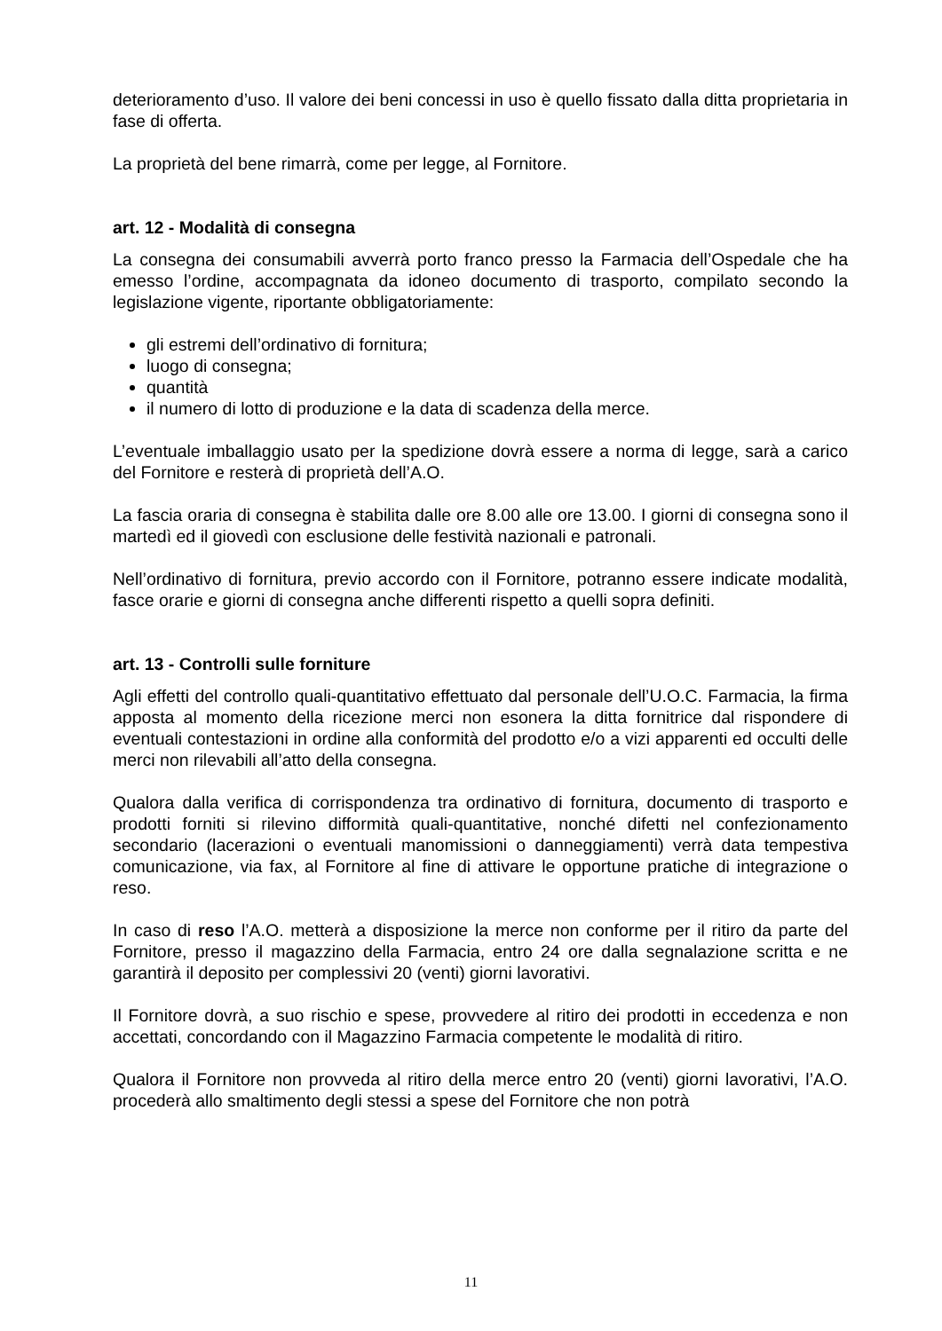deterioramento d’uso. Il valore dei beni concessi in uso è quello fissato dalla ditta proprietaria in fase di offerta.
La proprietà del bene rimarrà, come per legge, al Fornitore.
art. 12 - Modalità di consegna
La consegna dei consumabili avverrà porto franco presso la Farmacia dell’Ospedale che ha emesso l’ordine, accompagnata da idoneo documento di trasporto, compilato secondo la legislazione vigente, riportante obbligatoriamente:
gli estremi dell’ordinativo di fornitura;
luogo di consegna;
quantità
il numero di lotto di produzione e la data di scadenza della merce.
L’eventuale imballaggio usato per la spedizione dovrà essere a norma di legge, sarà a carico del Fornitore e resterà di proprietà dell’A.O.
La fascia oraria di consegna è stabilita dalle ore 8.00 alle ore 13.00. I giorni di consegna sono il martedì ed il giovedì con esclusione delle festività nazionali e patronali.
Nell’ordinativo di fornitura, previo accordo con il Fornitore, potranno essere indicate modalità, fasce orarie e giorni di consegna anche differenti rispetto a quelli sopra definiti.
art. 13 - Controlli sulle forniture
Agli effetti del controllo quali-quantitativo effettuato dal personale dell’U.O.C. Farmacia, la firma apposta al momento della ricezione merci non esonera la ditta fornitrice dal rispondere di eventuali contestazioni in ordine alla conformità del prodotto e/o a vizi apparenti ed occulti delle merci non rilevabili all’atto della consegna.
Qualora dalla verifica di corrispondenza tra ordinativo di fornitura, documento di trasporto e prodotti forniti si rilevino difformità quali-quantitative, nonché difetti nel confezionamento secondario (lacerazioni o eventuali manomissioni o danneggiamenti) verrà data tempestiva comunicazione, via fax, al Fornitore al fine di attivare le opportune pratiche di integrazione o reso.
In caso di reso l’A.O. metterà a disposizione la merce non conforme per il ritiro da parte del Fornitore, presso il magazzino della Farmacia, entro 24 ore dalla segnalazione scritta e ne garantirà il deposito per complessivi 20 (venti) giorni lavorativi.
Il Fornitore dovrà, a suo rischio e spese, provvedere al ritiro dei prodotti in eccedenza e non accettati, concordando con il Magazzino Farmacia competente le modalità di ritiro.
Qualora il Fornitore non provveda al ritiro della merce entro 20 (venti) giorni lavorativi, l’A.O. procederà allo smaltimento degli stessi a spese del Fornitore che non potrà
11